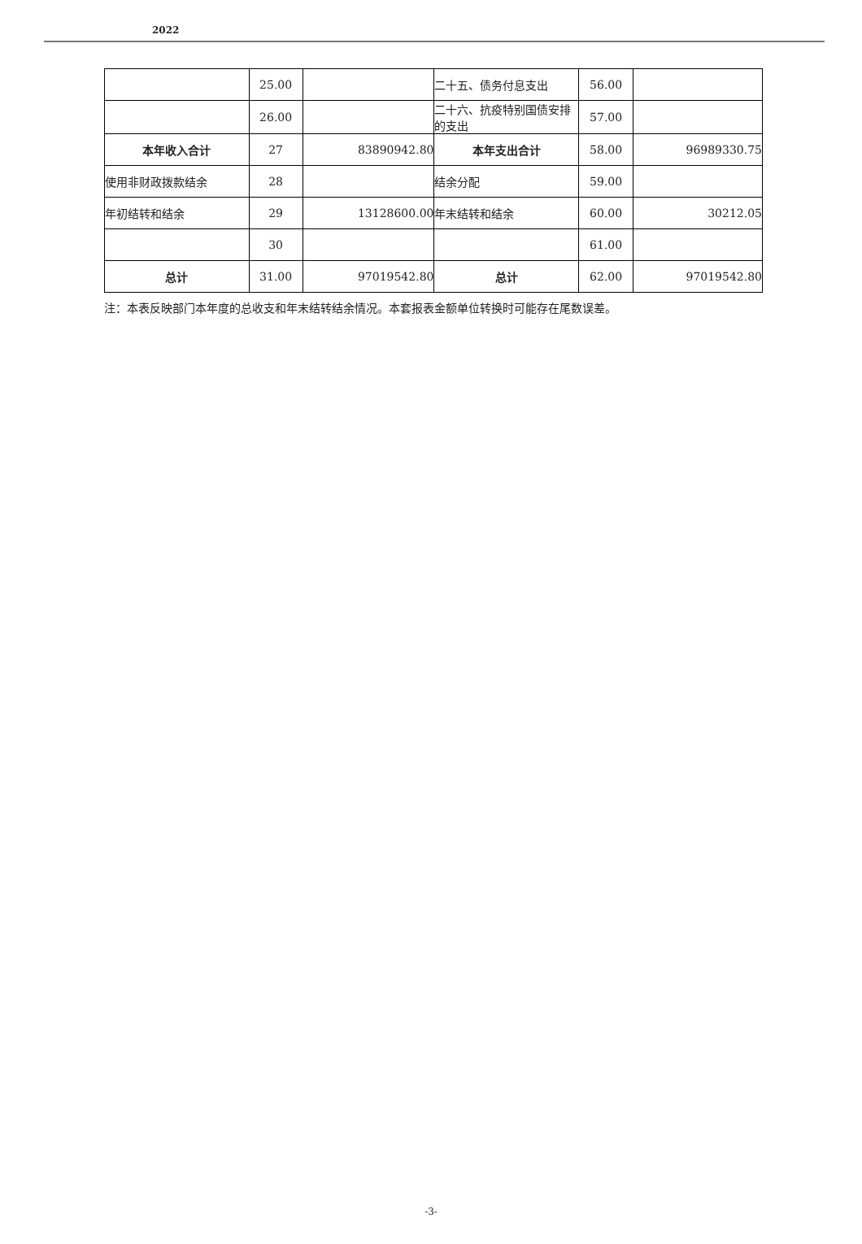2022
| | 25.00 | | 二十五、债务付息支出 | 56.00 | |
| | 26.00 | | 二十六、抗疫特别国债安排的支出 | 57.00 | |
| 本年收入合计 | 27 | 83890942.80 | 本年支出合计 | 58.00 | 96989330.75 |
| 使用非财政拨款结余 | 28 | | 结余分配 | 59.00 | |
| 年初结转和结余 | 29 | 13128600.00 | 年末结转和结余 | 60.00 | 30212.05 |
| | 30 | | | 61.00 | |
| 总计 | 31.00 | 97019542.80 | 总计 | 62.00 | 97019542.80 |
注：本表反映部门本年度的总收支和年末结转结余情况。本套报表金额单位转换时可能存在尾数误差。
-3-